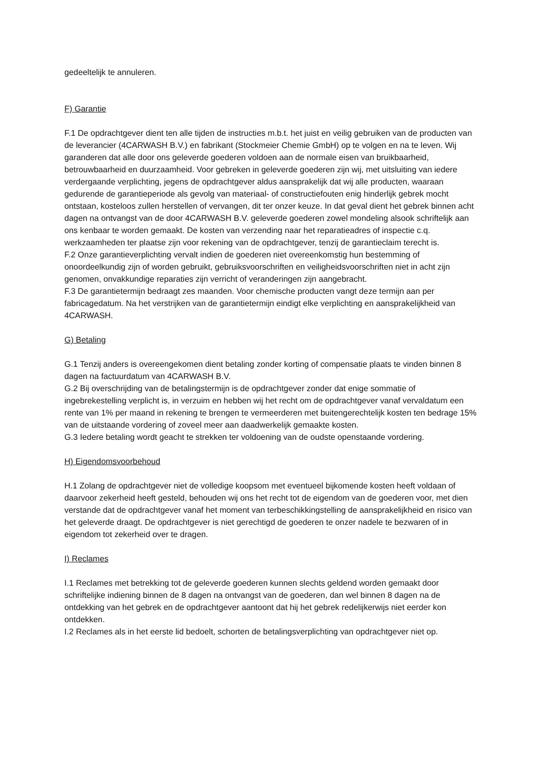gedeeltelijk te annuleren.
F) Garantie
F.1 De opdrachtgever dient ten alle tijden de instructies m.b.t. het juist en veilig gebruiken van de producten van de leverancier (4CARWASH B.V.) en fabrikant (Stockmeier Chemie GmbH) op te volgen en na te leven. Wij garanderen dat alle door ons geleverde goederen voldoen aan de normale eisen van bruikbaarheid, betrouwbaarheid en duurzaamheid. Voor gebreken in geleverde goederen zijn wij, met uitsluiting van iedere verdergaande verplichting, jegens de opdrachtgever aldus aansprakelijk dat wij alle producten, waaraan gedurende de garantieperiode als gevolg van materiaal- of constructiefouten enig hinderlijk gebrek mocht ontstaan, kosteloos zullen herstellen of vervangen, dit ter onzer keuze. In dat geval dient het gebrek binnen acht dagen na ontvangst van de door 4CARWASH B.V. geleverde goederen zowel mondeling alsook schriftelijk aan ons kenbaar te worden gemaakt. De kosten van verzending naar het reparatieadres of inspectie c.q. werkzaamheden ter plaatse zijn voor rekening van de opdrachtgever, tenzij de garantieclaim terecht is.
F.2 Onze garantieverplichting vervalt indien de goederen niet overeenkomstig hun bestemming of onoordeelkundig zijn of worden gebruikt, gebruiksvoorschriften en veiligheidsvoorschriften niet in acht zijn genomen, onvakkundige reparaties zijn verricht of veranderingen zijn aangebracht.
F.3 De garantietermijn bedraagt zes maanden. Voor chemische producten vangt deze termijn aan per fabricagedatum. Na het verstrijken van de garantietermijn eindigt elke verplichting en aansprakelijkheid van 4CARWASH.
G) Betaling
G.1 Tenzij anders is overeengekomen dient betaling zonder korting of compensatie plaats te vinden binnen 8 dagen na factuurdatum van 4CARWASH B.V.
G.2 Bij overschrijding van de betalingstermijn is de opdrachtgever zonder dat enige sommatie of ingebrekestelling verplicht is, in verzuim en hebben wij het recht om de opdrachtgever vanaf vervaldatum een rente van 1% per maand in rekening te brengen te vermeerderen met buitengerechtelijk kosten ten bedrage 15% van de uitstaande vordering of zoveel meer aan daadwerkelijk gemaakte kosten.
G.3 Iedere betaling wordt geacht te strekken ter voldoening van de oudste openstaande vordering.
H) Eigendomsvoorbehoud
H.1 Zolang de opdrachtgever niet de volledige koopsom met eventueel bijkomende kosten heeft voldaan of daarvoor zekerheid heeft gesteld, behouden wij ons het recht tot de eigendom van de goederen voor, met dien verstande dat de opdrachtgever vanaf het moment van terbeschikkingstelling de aansprakelijkheid en risico van het geleverde draagt. De opdrachtgever is niet gerechtigd de goederen te onzer nadele te bezwaren of in eigendom tot zekerheid over te dragen.
I) Reclames
I.1 Reclames met betrekking tot de geleverde goederen kunnen slechts geldend worden gemaakt door schriftelijke indiening binnen de 8 dagen na ontvangst van de goederen, dan wel binnen 8 dagen na de ontdekking van het gebrek en de opdrachtgever aantoont dat hij het gebrek redelijkerwijs niet eerder kon ontdekken.
I.2 Reclames als in het eerste lid bedoelt, schorten de betalingsverplichting van opdrachtgever niet op.